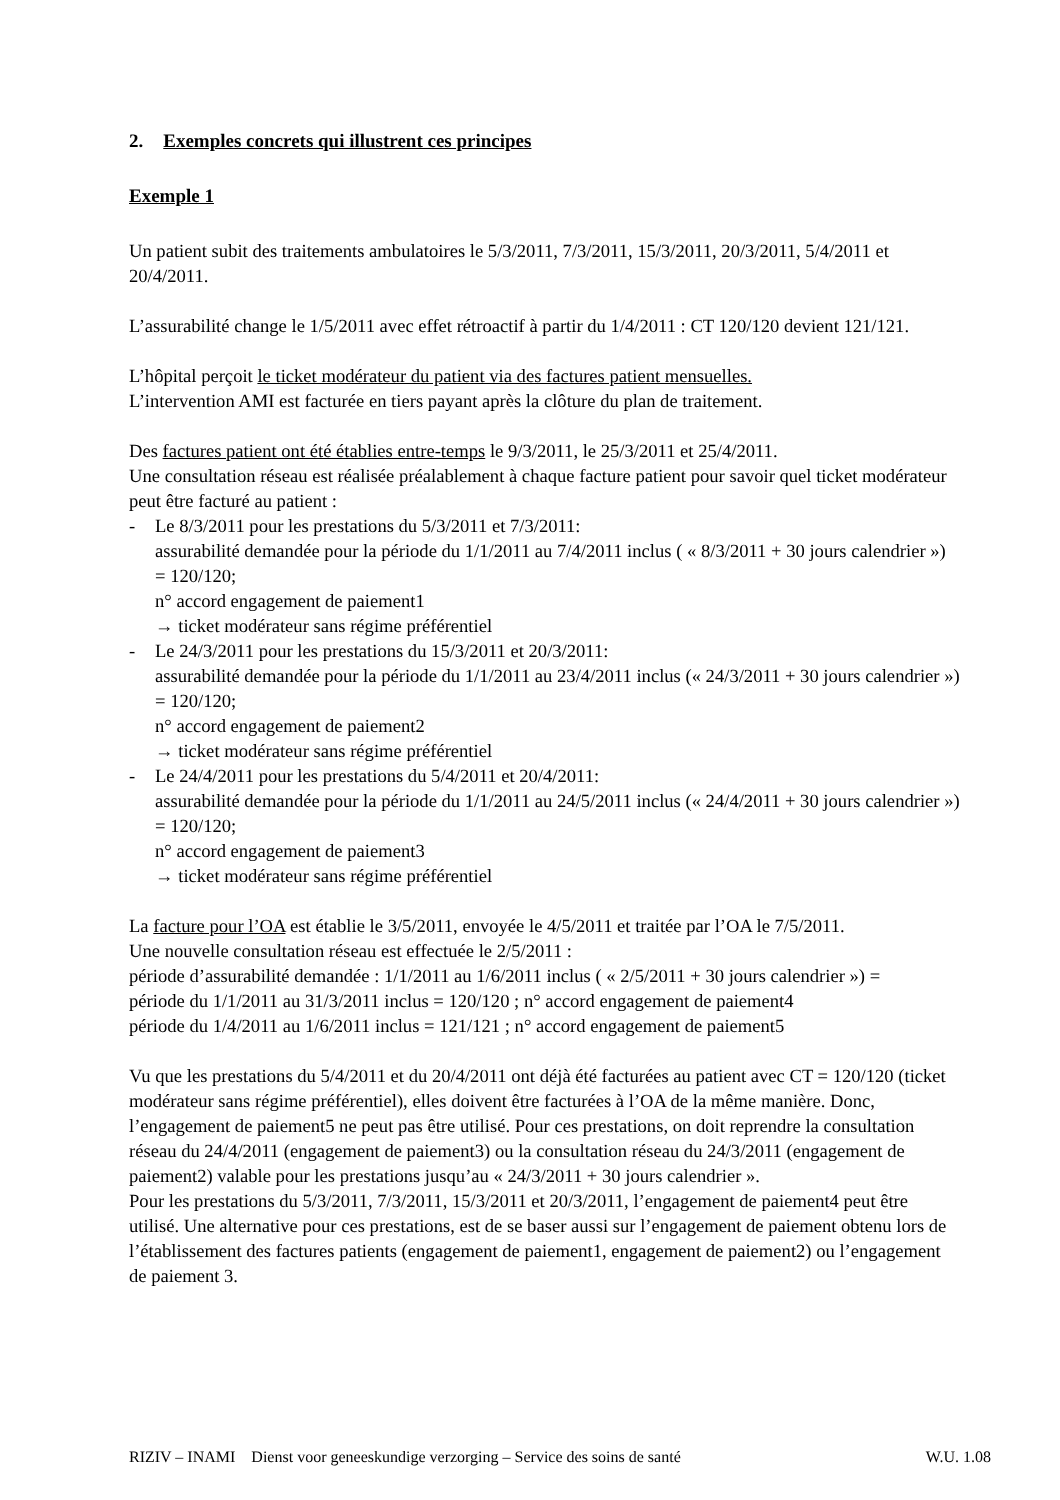2. Exemples concrets qui illustrent ces principes
Exemple 1
Un patient subit des traitements ambulatoires le 5/3/2011, 7/3/2011, 15/3/2011, 20/3/2011, 5/4/2011 et 20/4/2011.
L’assurabilité change le 1/5/2011 avec effet rétroactif à partir du 1/4/2011 : CT 120/120 devient 121/121.
L’hôpital perçoit le ticket modérateur du patient via des factures patient mensuelles.
L’intervention AMI est facturée en tiers payant après la clôture du plan de traitement.
Des factures patient ont été établies entre-temps le 9/3/2011, le 25/3/2011 et 25/4/2011.
Une consultation réseau est réalisée préalablement à chaque facture patient pour savoir quel ticket modérateur peut être facturé au patient :
- Le 8/3/2011 pour les prestations du 5/3/2011 et 7/3/2011:
assurabilité demandée pour la période du 1/1/2011 au 7/4/2011 inclus ( « 8/3/2011 + 30 jours calendrier ») = 120/120;
n° accord engagement de paiement1
→ ticket modérateur sans régime préférentiel
- Le 24/3/2011 pour les prestations du 15/3/2011 et 20/3/2011:
assurabilité demandée pour la période du 1/1/2011 au 23/4/2011 inclus (« 24/3/2011 + 30 jours calendrier ») = 120/120;
n° accord engagement de paiement2
→ ticket modérateur sans régime préférentiel
- Le 24/4/2011 pour les prestations du 5/4/2011 et 20/4/2011:
assurabilité demandée pour la période du 1/1/2011 au 24/5/2011 inclus (« 24/4/2011 + 30 jours calendrier ») = 120/120;
n° accord engagement de paiement3
→ ticket modérateur sans régime préférentiel
La facture pour l’OA est établie le 3/5/2011, envoyée le 4/5/2011 et traitée par l’OA le 7/5/2011.
Une nouvelle consultation réseau est effectuée le 2/5/2011 :
période d’assurabilité demandée : 1/1/2011 au 1/6/2011 inclus ( « 2/5/2011 + 30 jours calendrier ») =
période du 1/1/2011 au 31/3/2011 inclus = 120/120 ; n° accord engagement de paiement4
période du 1/4/2011 au 1/6/2011 inclus = 121/121 ; n° accord engagement de paiement5
Vu que les prestations du 5/4/2011 et du 20/4/2011 ont déjà été facturées au patient avec CT = 120/120 (ticket modérateur sans régime préférentiel), elles doivent être facturées à l’OA de la même manière. Donc, l’engagement de paiement5 ne peut pas être utilisé. Pour ces prestations, on doit reprendre la consultation réseau du 24/4/2011 (engagement de paiement3) ou la consultation réseau du 24/3/2011 (engagement de paiement2) valable pour les prestations jusqu’au « 24/3/2011 + 30 jours calendrier ».
Pour les prestations du 5/3/2011, 7/3/2011, 15/3/2011 et 20/3/2011, l’engagement de paiement4 peut être utilisé. Une alternative pour ces prestations, est de se baser aussi sur l’engagement de paiement obtenu lors de l’établissement des factures patients (engagement de paiement1, engagement de paiement2) ou l’engagement de paiement 3.
RIZIV – INAMI Dienst voor geneeskundige verzorging – Service des soins de santé W.U. 1.08